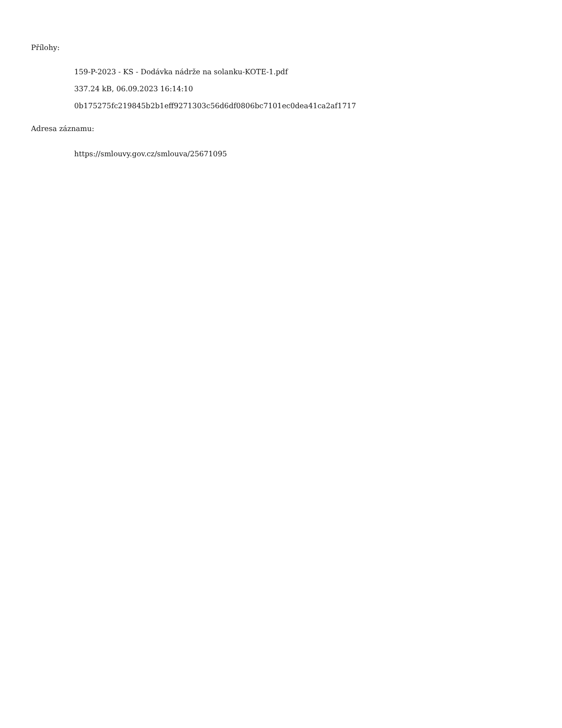Přílohy:
159-P-2023 - KS - Dodávka nádrže na solanku-KOTE-1.pdf
337.24 kB, 06.09.2023 16:14:10
0b175275fc219845b2b1eff9271303c56d6df0806bc7101ec0dea41ca2af1717
Adresa záznamu:
https://smlouvy.gov.cz/smlouva/25671095